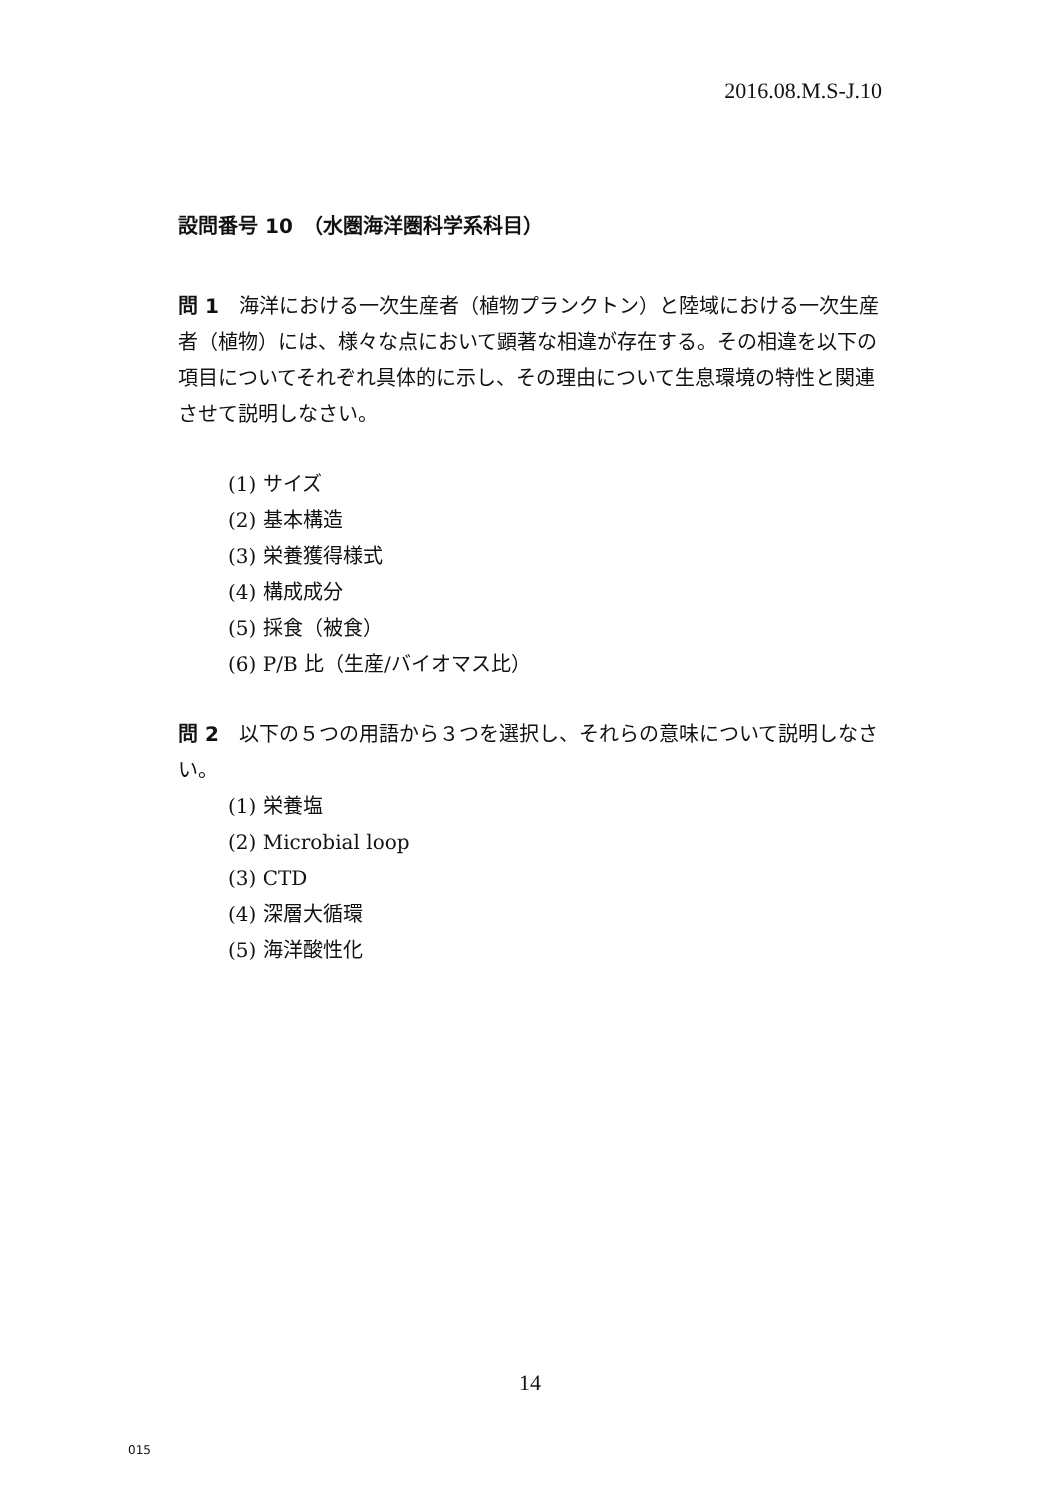2016.08.M.S-J.10
設問番号 10　（水圏海洋圏科学系科目）
問 1　海洋における一次生産者（植物プランクトン）と陸域における一次生産者（植物）には、様々な点において顕著な相違が存在する。その相違を以下の項目についてそれぞれ具体的に示し、その理由について生息環境の特性と関連させて説明しなさい。
(1) サイズ
(2) 基本構造
(3) 栄養獲得様式
(4) 構成成分
(5) 採食（被食）
(6) P/B 比（生産/バイオマス比）
問 2　以下の５つの用語から３つを選択し、それらの意味について説明しなさい。
(1) 栄養塩
(2) Microbial loop
(3) CTD
(4) 深層大循環
(5) 海洋酸性化
14
015